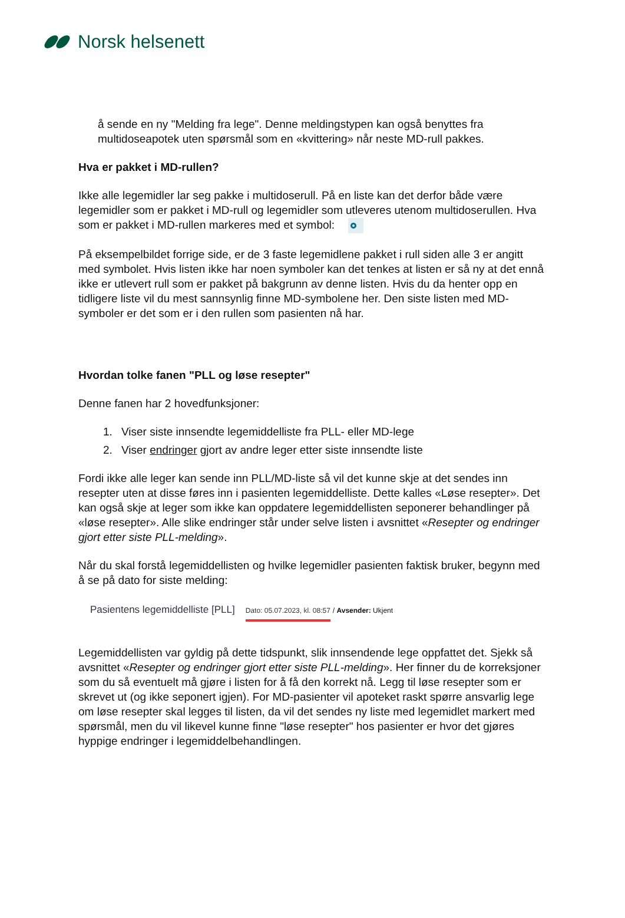Norsk helsenett
å sende en ny "Melding fra lege". Denne meldingstypen kan også benyttes fra multidoseapotek uten spørsmål som en «kvittering» når neste MD-rull pakkes.
Hva er pakket i MD-rullen?
Ikke alle legemidler lar seg pakke i multidoserull. På en liste kan det derfor både være legemidler som er pakket i MD-rull og legemidler som utleveres utenom multidoserullen. Hva som er pakket i MD-rullen markeres med et symbol:
På eksempelbildet forrige side, er de 3 faste legemidlene pakket i rull siden alle 3 er angitt med symbolet. Hvis listen ikke har noen symboler kan det tenkes at listen er så ny at det ennå ikke er utlevert rull som er pakket på bakgrunn av denne listen. Hvis du da henter opp en tidligere liste vil du mest sannsynlig finne MD-symbolene her. Den siste listen med MD-symboler er det som er i den rullen som pasienten nå har.
Hvordan tolke fanen "PLL og løse resepter"
Denne fanen har 2 hovedfunksjoner:
1. Viser siste innsendte legemiddelliste fra PLL- eller MD-lege
2. Viser endringer gjort av andre leger etter siste innsendte liste
Fordi ikke alle leger kan sende inn PLL/MD-liste så vil det kunne skje at det sendes inn resepter uten at disse føres inn i pasienten legemiddelliste. Dette kalles «Løse resepter». Det kan også skje at leger som ikke kan oppdatere legemiddellisten seponerer behandlinger på «løse resepter». Alle slike endringer står under selve listen i avsnittet «Resepter og endringer gjort etter siste PLL-melding».
Når du skal forstå legemiddellisten og hvilke legemidler pasienten faktisk bruker, begynn med å se på dato for siste melding:
Pasientens legemiddelliste [PLL] Dato: 05.07.2023, kl. 08:57 / Avsender: Ukjent
Legemiddellisten var gyldig på dette tidspunkt, slik innsendende lege oppfattet det. Sjekk så avsnittet «Resepter og endringer gjort etter siste PLL-melding». Her finner du de korreksjoner som du så eventuelt må gjøre i listen for å få den korrekt nå. Legg til løse resepter som er skrevet ut (og ikke seponert igjen). For MD-pasienter vil apoteket raskt spørre ansvarlig lege om løse resepter skal legges til listen, da vil det sendes ny liste med legemidlet markert med spørsmål, men du vil likevel kunne finne "løse resepter" hos pasienter er hvor det gjøres hyppige endringer i legemiddelbehandlingen.